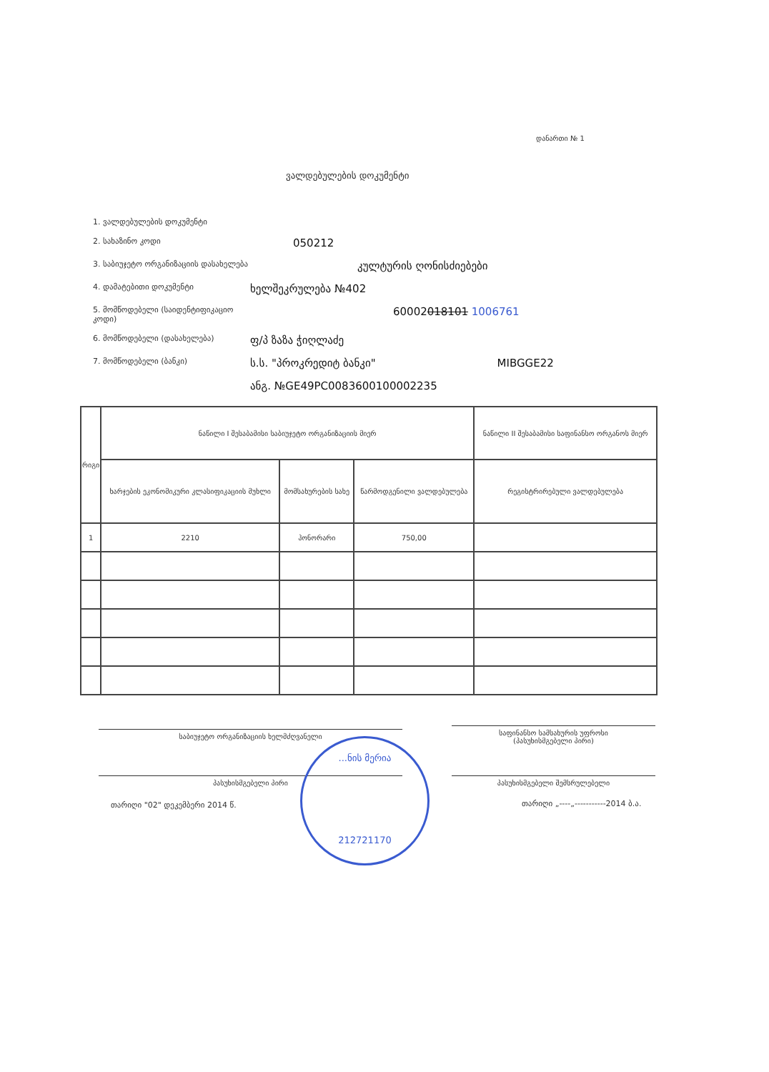დანართი № 1
ვალდებულების დოკუმენტი
1. ვალდებულების დოკუმენტი
2. სახაზინო კოდი 050212
3. საბიუჯეტო ორგანიზაციის დასახელება კულტურის ღონისძიებები
4. დამატებითი დოკუმენტი ხელშეკრულება №402
5. მომწოდებელი (საიდენტიფიკაციო კოდი) 60002018101 1006761
6. მომწოდებელი (დასახელება) ფ/პ ზაზა ჭიღლაძე
7. მომწოდებელი (ბანკი) ს.ს. "პროკრედიტ ბანკი" MIBGGE22
ანგ. №GE49PC0083600100002235
| რიგი | ნაწილი I შესაბამისი საბიუჯეტო ორგანიზაციის მიერ | | | ნაწილი II შესაბამისი საფინანსო ორგანოს მიერ |
| --- | --- | --- | --- | --- |
| | ხარჯების ეკონომიკური კლასიფიკაციის მუხლი | მომსახურების სახე | წარმოდგენილი ვალდებულება | რეგისტრირებული ვალდებულება |
| 1 | 2210 | ჰონორარი | 750,00 | |
საბიუჯეტო ორგანიზაციის ხელმძღვანელი
საფინანსო სამსახურის უფროსი
(პასუხისმგებელი პირი)
პასუხისმგებელი პირი პასუხისმგებელი შემსრულებელი
თარიღი "02" დეკემბერი 2014 წ.
თარიღი „----„-----------2014 ბ.ა.
...ნის მერია
212721170